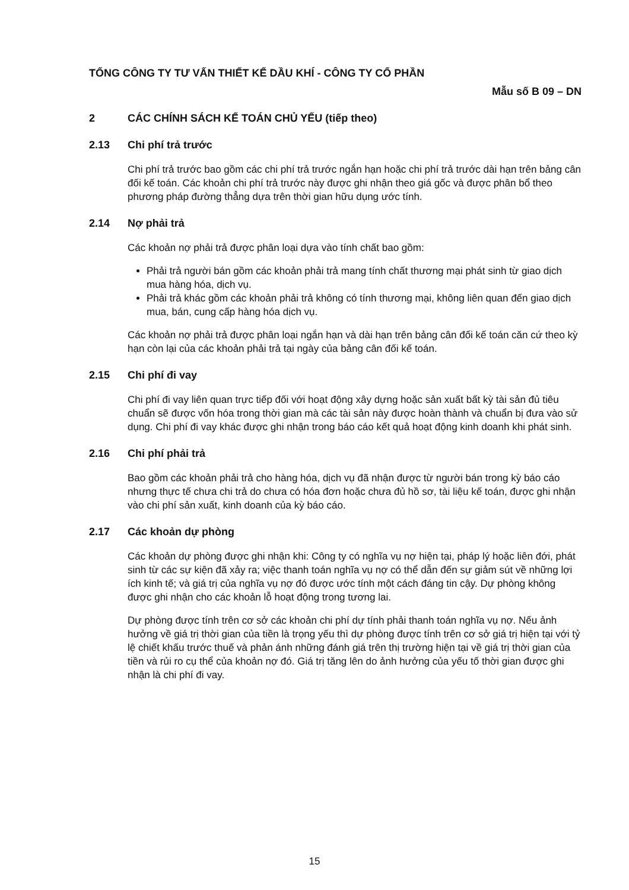TỔNG CÔNG TY TƯ VẤN THIẾT KẾ DẦU KHÍ - CÔNG TY CỔ PHẦN
Mẫu số B 09 – DN
2 CÁC CHÍNH SÁCH KẾ TOÁN CHỦ YẾU (tiếp theo)
2.13 Chi phí trả trước
Chi phí trả trước bao gồm các chi phí trả trước ngắn hạn hoặc chi phí trả trước dài hạn trên bảng cân đối kế toán. Các khoản chi phí trả trước này được ghi nhận theo giá gốc và được phân bổ theo phương pháp đường thẳng dựa trên thời gian hữu dụng ước tính.
2.14 Nợ phải trả
Các khoản nợ phải trả được phân loại dựa vào tính chất bao gồm:
Phải trả người bán gồm các khoản phải trả mang tính chất thương mại phát sinh từ giao dịch mua hàng hóa, dịch vụ.
Phải trả khác gồm các khoản phải trả không có tính thương mại, không liên quan đến giao dịch mua, bán, cung cấp hàng hóa dịch vụ.
Các khoản nợ phải trả được phân loại ngắn hạn và dài hạn trên bảng cân đối kế toán căn cứ theo kỳ hạn còn lại của các khoản phải trả tại ngày của bảng cân đối kế toán.
2.15 Chi phí đi vay
Chi phí đi vay liên quan trực tiếp đối với hoạt động xây dựng hoặc sản xuất bất kỳ tài sản đủ tiêu chuẩn sẽ được vốn hóa trong thời gian mà các tài sản này được hoàn thành và chuẩn bị đưa vào sử dụng. Chi phí đi vay khác được ghi nhận trong báo cáo kết quả hoạt động kinh doanh khi phát sinh.
2.16 Chi phí phải trả
Bao gồm các khoản phải trả cho hàng hóa, dịch vụ đã nhận được từ người bán trong kỳ báo cáo nhưng thực tế chưa chi trả do chưa có hóa đơn hoặc chưa đủ hồ sơ, tài liệu kế toán, được ghi nhận vào chi phí sản xuất, kinh doanh của kỳ báo cáo.
2.17 Các khoản dự phòng
Các khoản dự phòng được ghi nhận khi: Công ty có nghĩa vụ nợ hiện tại, pháp lý hoặc liên đới, phát sinh từ các sự kiện đã xảy ra; việc thanh toán nghĩa vụ nợ có thể dẫn đến sự giảm sút về những lợi ích kinh tế; và giá trị của nghĩa vụ nợ đó được ước tính một cách đáng tin cậy. Dự phòng không được ghi nhận cho các khoản lỗ hoạt động trong tương lai.
Dự phòng được tính trên cơ sở các khoản chi phí dự tính phải thanh toán nghĩa vụ nợ. Nếu ảnh hưởng về giá trị thời gian của tiền là trọng yếu thì dự phòng được tính trên cơ sở giá trị hiện tại với tỷ lệ chiết khấu trước thuế và phản ánh những đánh giá trên thị trường hiện tại về giá trị thời gian của tiền và rủi ro cụ thể của khoản nợ đó. Giá trị tăng lên do ảnh hưởng của yếu tố thời gian được ghi nhận là chi phí đi vay.
15